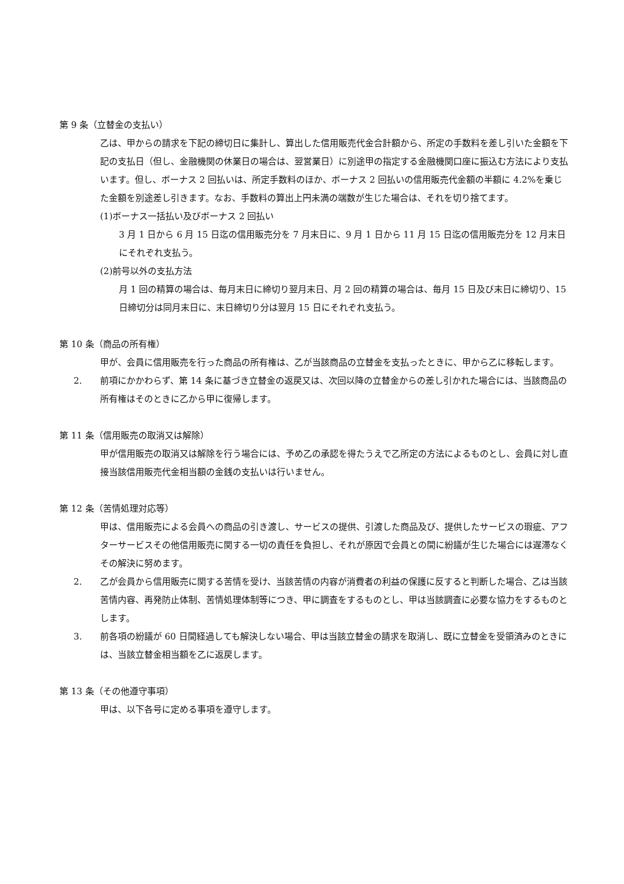第 9 条（立替金の支払い）
乙は、甲からの請求を下記の締切日に集計し、算出した信用販売代金合計額から、所定の手数料を差し引いた金額を下記の支払日（但し、金融機関の休業日の場合は、翌営業日）に別途甲の指定する金融機関口座に振込む方法により支払います。但し、ボーナス 2 回払いは、所定手数料のほか、ボーナス 2 回払いの信用販売代金額の半額に 4.2%を乗じた金額を別途差し引きます。なお、手数料の算出上円未満の端数が生じた場合は、それを切り捨てます。
(1)ボーナス一括払い及びボーナス 2 回払い
3 月 1 日から 6 月 15 日迄の信用販売分を 7 月末日に、9 月 1 日から 11 月 15 日迄の信用販売分を 12 月末日にそれぞれ支払う。
(2)前号以外の支払方法
月 1 回の精算の場合は、毎月末日に締切り翌月末日、月 2 回の精算の場合は、毎月 15 日及び末日に締切り、15 日締切分は同月末日に、末日締切り分は翌月 15 日にそれぞれ支払う。
第 10 条（商品の所有権）
甲が、会員に信用販売を行った商品の所有権は、乙が当該商品の立替金を支払ったときに、甲から乙に移転します。
2. 前項にかかわらず、第 14 条に基づき立替金の返戻又は、次回以降の立替金からの差し引かれた場合には、当該商品の所有権はそのときに乙から甲に復帰します。
第 11 条（信用販売の取消又は解除）
甲が信用販売の取消又は解除を行う場合には、予め乙の承認を得たうえで乙所定の方法によるものとし、会員に対し直接当該信用販売代金相当額の金銭の支払いは行いません。
第 12 条（苦情処理対応等）
甲は、信用販売による会員への商品の引き渡し、サービスの提供、引渡した商品及び、提供したサービスの瑕疵、アフターサービスその他信用販売に関する一切の責任を負担し、それが原因で会員との間に紛議が生じた場合には遅滞なくその解決に努めます。
2. 乙が会員から信用販売に関する苦情を受け、当該苦情の内容が消費者の利益の保護に反すると判断した場合、乙は当該苦情内容、再発防止体制、苦情処理体制等につき、甲に調査をするものとし、甲は当該調査に必要な協力をするものとします。
3. 前各項の紛議が 60 日間経過しても解決しない場合、甲は当該立替金の請求を取消し、既に立替金を受領済みのときには、当該立替金相当額を乙に返戻します。
第 13 条（その他遵守事項）
甲は、以下各号に定める事項を遵守します。